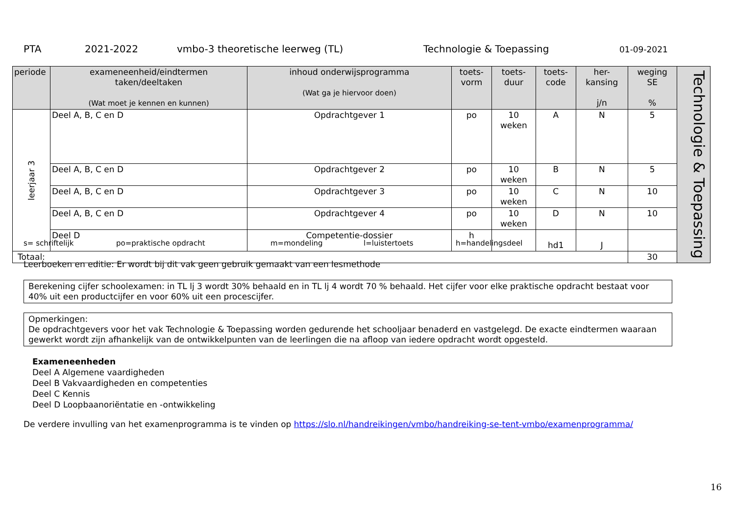PTA 2021-2022 vmbo-3 theoretische leerweg (TL) Technologie & Toepassing 01-09-2021
| periode | exameneenheid/eindtermen taken/deeltaken (Wat moet je kennen en kunnen) | inhoud onderwijsprogramma (Wat ga je hiervoor doen) | toets- vorm | toets- duur | toets- code | her- kansing j/n | weging SE % | Technologie & Toepassing |
| leerjaar 3 | Deel A, B, C en D | Opdrachtgever 1 | po | 10 weken | A | N | 5 | |
| | Deel A, B, C en D | Opdrachtgever 2 | po | 10 weken | B | N | 5 | |
| | Deel A, B, C en D | Opdrachtgever 3 | po | 10 weken | C | N | 10 | |
| | Deel A, B, C en D | Opdrachtgever 4 | po | 10 weken | D | N | 10 | |
| | Deel D | Competentie-dossier | h | | hd1 | J | | |
| Totaal: | | | | | | | 30 | |
s= schriftelijk po=praktische opdracht m=mondeling l=luistertoets h=handelingsdeel
Leerboeken en editie: Er wordt bij dit vak geen gebruik gemaakt van een lesmethode
Berekening cijfer schoolexamen: in TL lj 3 wordt 30% behaald en in TL lj 4 wordt 70 % behaald. Het cijfer voor elke praktische opdracht bestaat voor 40% uit een productcijfer en voor 60% uit een procescijfer.
Opmerkingen:
De opdrachtgevers voor het vak Technologie & Toepassing worden gedurende het schooljaar benaderd en vastgelegd. De exacte eindtermen waaraan gewerkt wordt zijn afhankelijk van de ontwikkelpunten van de leerlingen die na afloop van iedere opdracht wordt opgesteld.
Exameneenheden
Deel A Algemene vaardigheden
Deel B Vakvaardigheden en competenties
Deel C Kennis
Deel D Loopbaanoriëntatie en -ontwikkeling
De verdere invulling van het examenprogramma is te vinden op https://slo.nl/handreikingen/vmbo/handreiking-se-tent-vmbo/examenprogramma/
16